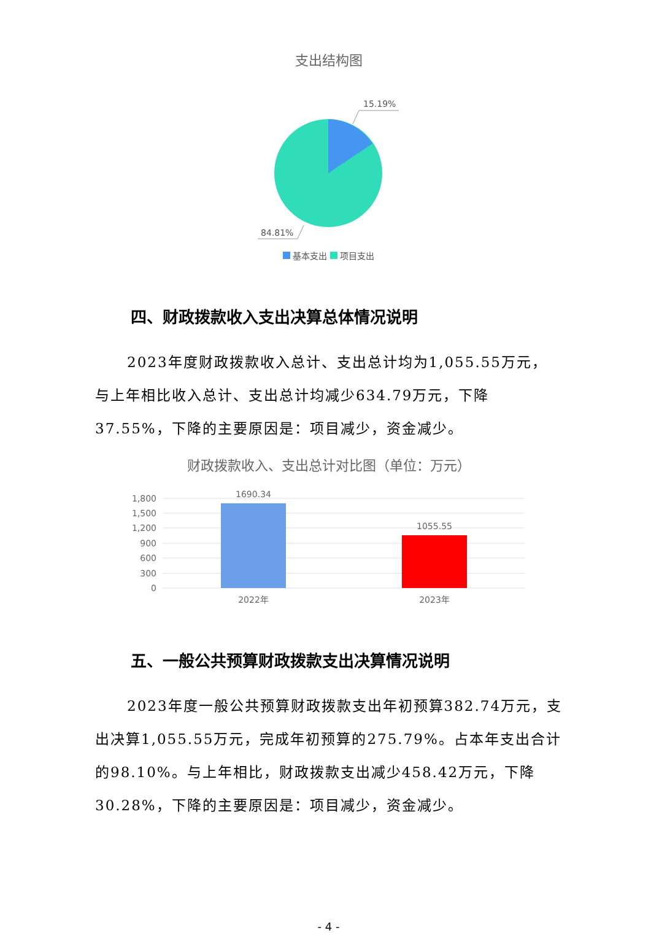支出结构图
15.19%
84.81%
基本支出 项目支出
四、财政拨款收入支出决算总体情况说明
2023年度财政拨款收入总计、支出总计均为1,055.55万元，与上年相比收入总计、支出总计均减少634.79万元，下降37.55%，下降的主要原因是：项目减少，资金减少。
财政拨款收入、支出总计对比图（单位：万元）
1,800
1,500
1,200
900
600
300
0
1690.34
1055.55
2022年
2023年
五、一般公共预算财政拨款支出决算情况说明
2023年度一般公共预算财政拨款支出年初预算382.74万元，支出决算1,055.55万元，完成年初预算的275.79%。占本年支出合计的98.10%。与上年相比，财政拨款支出减少458.42万元，下降30.28%，下降的主要原因是：项目减少，资金减少。
- 4 -